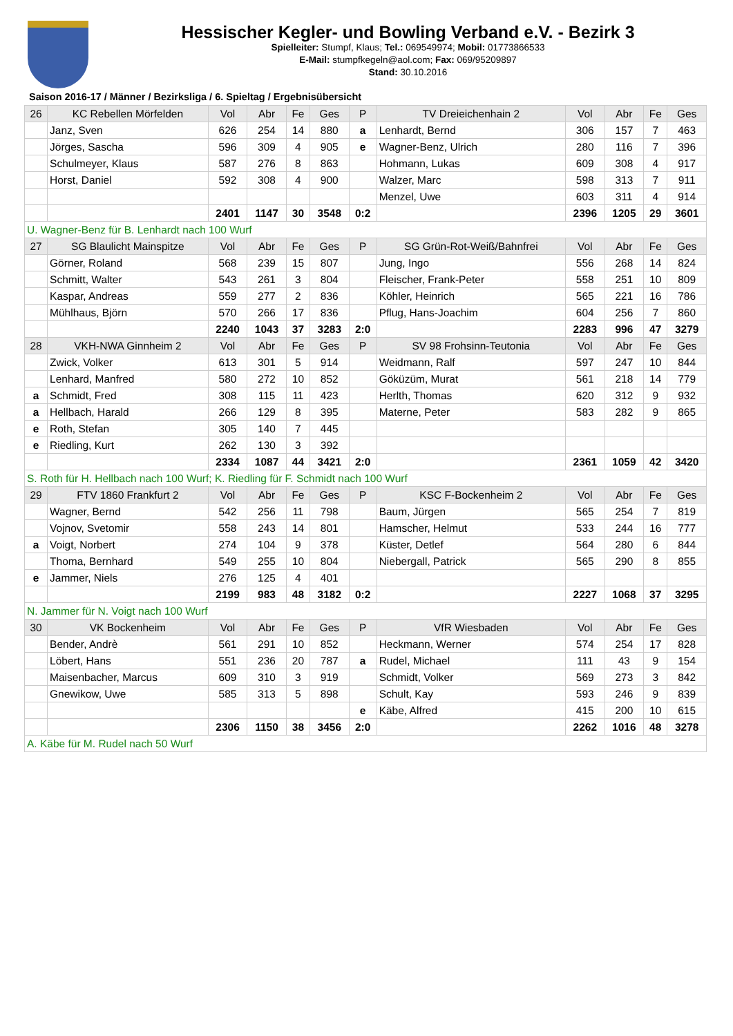Hessischer Kegler- und Bowling Verband e.V. - Bezirk 3
Spielleiter: Stumpf, Klaus; Tel.: 069549974; Mobil: 01773866533
E-Mail: stumpfkegeln@aol.com; Fax: 069/95209897
Stand: 30.10.2016
Saison 2016-17 / Männer / Bezirksliga / 6. Spieltag / Ergebnisübersicht
| 26 | KC Rebellen Mörfelden | Vol | Abr | Fe | Ges | P | TV Dreieichenhain 2 | Vol | Abr | Fe | Ges |
| | Janz, Sven | 626 | 254 | 14 | 880 | a | Lenhardt, Bernd | 306 | 157 | 7 | 463 |
| | Jörges, Sascha | 596 | 309 | 4 | 905 | e | Wagner-Benz, Ulrich | 280 | 116 | 7 | 396 |
| | Schulmeyer, Klaus | 587 | 276 | 8 | 863 | | Hohmann, Lukas | 609 | 308 | 4 | 917 |
| | Horst, Daniel | 592 | 308 | 4 | 900 | | Walzer, Marc | 598 | 313 | 7 | 911 |
| | | | | | | | Menzel, Uwe | 603 | 311 | 4 | 914 |
| | | 2401 | 1147 | 30 | 3548 | 0:2 | | 2396 | 1205 | 29 | 3601 |
| U. Wagner-Benz für B. Lenhardt nach 100 Wurf | | | | | | | | | | | |
| 27 | SG Blaulicht Mainspitze | Vol | Abr | Fe | Ges | P | SG Grün-Rot-Weiß/Bahnfrei | Vol | Abr | Fe | Ges |
| | Görner, Roland | 568 | 239 | 15 | 807 | | Jung, Ingo | 556 | 268 | 14 | 824 |
| | Schmitt, Walter | 543 | 261 | 3 | 804 | | Fleischer, Frank-Peter | 558 | 251 | 10 | 809 |
| | Kaspar, Andreas | 559 | 277 | 2 | 836 | | Köhler, Heinrich | 565 | 221 | 16 | 786 |
| | Mühlhaus, Björn | 570 | 266 | 17 | 836 | | Pflug, Hans-Joachim | 604 | 256 | 7 | 860 |
| | | 2240 | 1043 | 37 | 3283 | 2:0 | | 2283 | 996 | 47 | 3279 |
| 28 | VKH-NWA Ginnheim 2 | Vol | Abr | Fe | Ges | P | SV 98 Frohsinn-Teutonia | Vol | Abr | Fe | Ges |
| | Zwick, Volker | 613 | 301 | 5 | 914 | | Weidmann, Ralf | 597 | 247 | 10 | 844 |
| | Lenhard, Manfred | 580 | 272 | 10 | 852 | | Göküzüm, Murat | 561 | 218 | 14 | 779 |
| a | Schmidt, Fred | 308 | 115 | 11 | 423 | | Herlth, Thomas | 620 | 312 | 9 | 932 |
| a | Hellbach, Harald | 266 | 129 | 8 | 395 | | Materne, Peter | 583 | 282 | 9 | 865 |
| e | Roth, Stefan | 305 | 140 | 7 | 445 | | | | | | |
| e | Riedling, Kurt | 262 | 130 | 3 | 392 | | | | | | |
| | | 2334 | 1087 | 44 | 3421 | 2:0 | | 2361 | 1059 | 42 | 3420 |
| S. Roth für H. Hellbach nach 100 Wurf; K. Riedling für F. Schmidt nach 100 Wurf | | | | | | | | | | | |
| 29 | FTV 1860 Frankfurt 2 | Vol | Abr | Fe | Ges | P | KSC F-Bockenheim 2 | Vol | Abr | Fe | Ges |
| | Wagner, Bernd | 542 | 256 | 11 | 798 | | Baum, Jürgen | 565 | 254 | 7 | 819 |
| | Vojnov, Svetomir | 558 | 243 | 14 | 801 | | Hamscher, Helmut | 533 | 244 | 16 | 777 |
| a | Voigt, Norbert | 274 | 104 | 9 | 378 | | Küster, Detlef | 564 | 280 | 6 | 844 |
| | Thoma, Bernhard | 549 | 255 | 10 | 804 | | Niebergall, Patrick | 565 | 290 | 8 | 855 |
| e | Jammer, Niels | 276 | 125 | 4 | 401 | | | | | | |
| | | 2199 | 983 | 48 | 3182 | 0:2 | | 2227 | 1068 | 37 | 3295 |
| N. Jammer für N. Voigt nach 100 Wurf | | | | | | | | | | | |
| 30 | VK Bockenheim | Vol | Abr | Fe | Ges | P | VfR Wiesbaden | Vol | Abr | Fe | Ges |
| | Bender, Andrè | 561 | 291 | 10 | 852 | | Heckmann, Werner | 574 | 254 | 17 | 828 |
| | Löbert, Hans | 551 | 236 | 20 | 787 | a | Rudel, Michael | 111 | 43 | 9 | 154 |
| | Maisenbacher, Marcus | 609 | 310 | 3 | 919 | | Schmidt, Volker | 569 | 273 | 3 | 842 |
| | Gnewikow, Uwe | 585 | 313 | 5 | 898 | | Schult, Kay | 593 | 246 | 9 | 839 |
| | | | | | | e | Käbe, Alfred | 415 | 200 | 10 | 615 |
| | | 2306 | 1150 | 38 | 3456 | 2:0 | | 2262 | 1016 | 48 | 3278 |
| A. Käbe für M. Rudel nach 50 Wurf | | | | | | | | | | | |